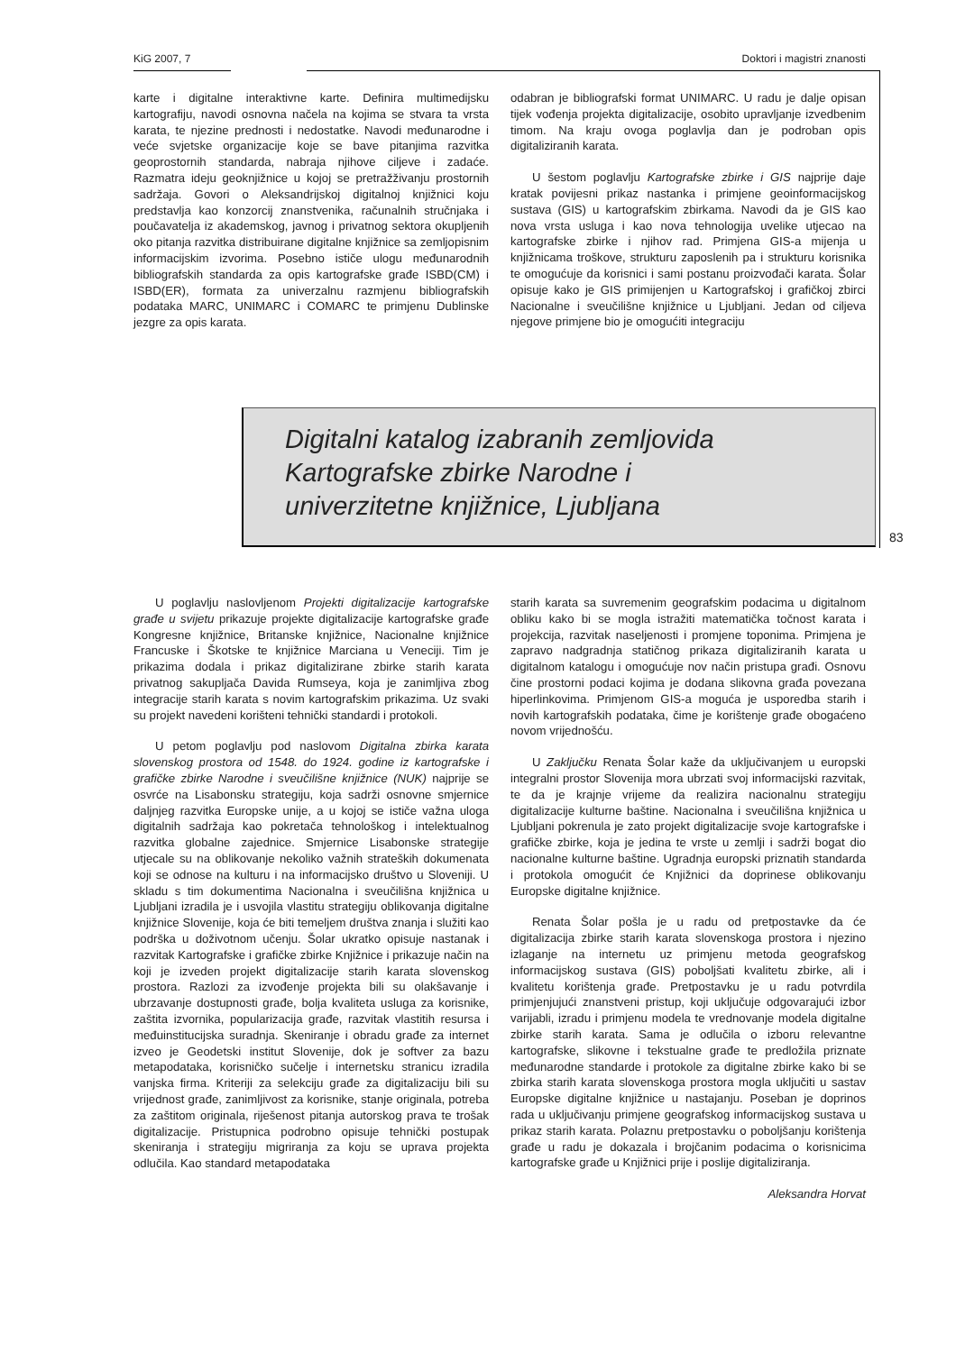KiG 2007, 7 Doktori i magistri znanosti
karte i digitalne interaktivne karte. Definira multimedijsku kartografiju, navodi osnovna načela na kojima se stvara ta vrsta karata, te njezine prednosti i nedostatke. Navodi međunarodne i veće svjetske organizacije koje se bave pitanjima razvitka geoprostornih standarda, nabraja njihove ciljeve i zadaće. Razmatra ideju geoknjižnice u kojoj se pretražživanju prostornih sadržaja. Govori o Aleksandrijskoj digitalnoj knjižnici koju predstavlja kao konzorcij znanstvenika, računalnih stručnjaka i poučavatelja iz akademskog, javnog i privatnog sektora okupljenih oko pitanja razvitka distribuirane digitalne knjižnice sa zemljopisnim informacijskim izvorima. Posebno ističe ulogu međunarodnih bibliografskih standarda za opis kartografske građe ISBD(CM) i ISBD(ER), formata za univerzalnu razmjenu bibliografskih podataka MARC, UNIMARC i COMARC te primjenu Dublinske jezgre za opis karata.
odabran je bibliografski format UNIMARC. U radu je dalje opisan tijek vođenja projekta digitalizacije, osobito upravljanje izvedbenim timom. Na kraju ovoga poglavlja dan je podroban opis digitaliziranih karata.
U šestom poglavlju Kartografske zbirke i GIS najprije daje kratak povijesni prikaz nastanka i primjene geoinformacijskog sustava (GIS) u kartografskim zbirkama. Navodi da je GIS kao nova vrsta usluga i kao nova tehnologija uvelike utjecao na kartografske zbirke i njihov rad. Primjena GIS-a mijenja u knjižnicama troškove, strukturu zaposlenih pa i strukturu korisnika te omogućuje da korisnici i sami postanu proizvođači karata. Šolar opisuje kako je GIS primijenjen u Kartografskoj i grafičkoj zbirci Nacionalne i sveučilišne knjižnice u Ljubljani. Jedan od ciljeva njegove primjene bio je omogućiti integraciju
Digitalni katalog izabranih zemljovida
Kartografske zbirke Narodne i
univerzitetne knjižnice, Ljubljana
83
U poglavlju naslovljenom Projekti digitalizacije kartografske građe u svijetu prikazuje projekte digitalizacije kartografske građe Kongresne knjižnice, Britanske knjižnice, Nacionalne knjižnice Francuske i Škotske te knjižnice Marciana u Veneciji. Tim je prikazima dodala i prikaz digitalizirane zbirke starih karata privatnog sakupljača Davida Rumseya, koja je zanimljiva zbog integracije starih karata s novim kartografskim prikazima. Uz svaki su projekt navedeni korišteni tehnički standardi i protokoli.
U petom poglavlju pod naslovom Digitalna zbirka karata slovenskog prostora od 1548. do 1924. godine iz kartografske i grafičke zbirke Narodne i sveučilišne knjižnice (NUK) najprije se osvrće na Lisabonsku strategiju, koja sadrži osnovne smjernice daljnjeg razvitka Europske unije, a u kojoj se ističe važna uloga digitalnih sadržaja kao pokretača tehnološkog i intelektualnog razvitka globalne zajednice. Smjernice Lisabonske strategije utjecale su na oblikovanje nekoliko važnih strateških dokumenata koji se odnose na kulturu i na informacijsko društvo u Sloveniji. U skladu s tim dokumentima Nacionalna i sveučilišna knjižnica u Ljubljani izradila je i usvojila vlastitu strategiju oblikovanja digitalne knjižnice Slovenije, koja će biti temeljem društva znanja i služiti kao podrška u doživotnom učenju. Šolar ukratko opisuje nastanak i razvitak Kartografske i grafičke zbirke Knjižnice i prikazuje način na koji je izveden projekt digitalizacije starih karata slovenskog prostora. Razlozi za izvođenje projekta bili su olakšavanje i ubrzavanje dostupnosti građe, bolja kvaliteta usluga za korisnike, zaštita izvornika, popularizacija građe, razvitak vlastitih resursa i međuinstitucijska suradnja. Skeniranje i obradu građe za internet izveo je Geodetski institut Slovenije, dok je softver za bazu metapodataka, korisničko sučelje i internetsku stranicu izradila vanjska firma. Kriteriji za selekciju građe za digitalizaciju bili su vrijednost građe, zanimljivost za korisnike, stanje originala, potreba za zaštitom originala, riješenost pitanja autorskog prava te trošak digitalizacije. Pristupnica podrobno opisuje tehnički postupak skeniranja i strategiju migriranja za koju se uprava projekta odlučila. Kao standard metapodataka
starih karata sa suvremenim geografskim podacima u digitalnom obliku kako bi se mogla istražiti matematička točnost karata i projekcija, razvitak naseljenosti i promjene toponima. Primjena je zapravo nadgradnja statičnog prikaza digitaliziranih karata u digitalnom katalogu i omogućuje nov način pristupa građi. Osnovu čine prostorni podaci kojima je dodana slikovna građa povezana hiperlinkovima. Primjenom GIS-a moguća je usporedba starih i novih kartografskih podataka, čime je korištenje građe obogaćeno novom vrijednošću.
U Zaključku Renata Šolar kaže da uključivanjem u europski integralni prostor Slovenija mora ubrzati svoj informacijski razvitak, te da je krajnje vrijeme da realizira nacionalnu strategiju digitalizacije kulturne baštine. Nacionalna i sveučilišna knjižnica u Ljubljani pokrenula je zato projekt digitalizacije svoje kartografske i grafičke zbirke, koja je jedina te vrste u zemlji i sadrži bogat dio nacionalne kulturne baštine. Ugradnja europski priznatih standarda i protokola omogućit će Knjižnici da doprinese oblikovanju Europske digitalne knjižnice.
Renata Šolar pošla je u radu od pretpostavke da će digitalizacija zbirke starih karata slovenskoga prostora i njezino izlaganje na internetu uz primjenu metoda geografskog informacijskog sustava (GIS) poboljšati kvalitetu zbirke, ali i kvalitetu korištenja građe. Pretpostavku je u radu potvrdila primjenjujući znanstveni pristup, koji uključuje odgovarajući izbor varijabli, izradu i primjenu modela te vrednovanje modela digitalne zbirke starih karata. Sama je odlučila o izboru relevantne kartografske, slikovne i tekstualne građe te predložila priznate međunarodne standarde i protokole za digitalne zbirke kako bi se zbirka starih karata slovenskoga prostora mogla uključiti u sastav Europske digitalne knjižnice u nastajanju. Poseban je doprinos rada u uključivanju primjene geografskog informacijskog sustava u prikaz starih karata. Polaznu pretpostavku o poboljšanju korištenja građe u radu je dokazala i brojčanim podacima o korisnicima kartografske građe u Knjižnici prije i poslije digitaliziranja.
Aleksandra Horvat